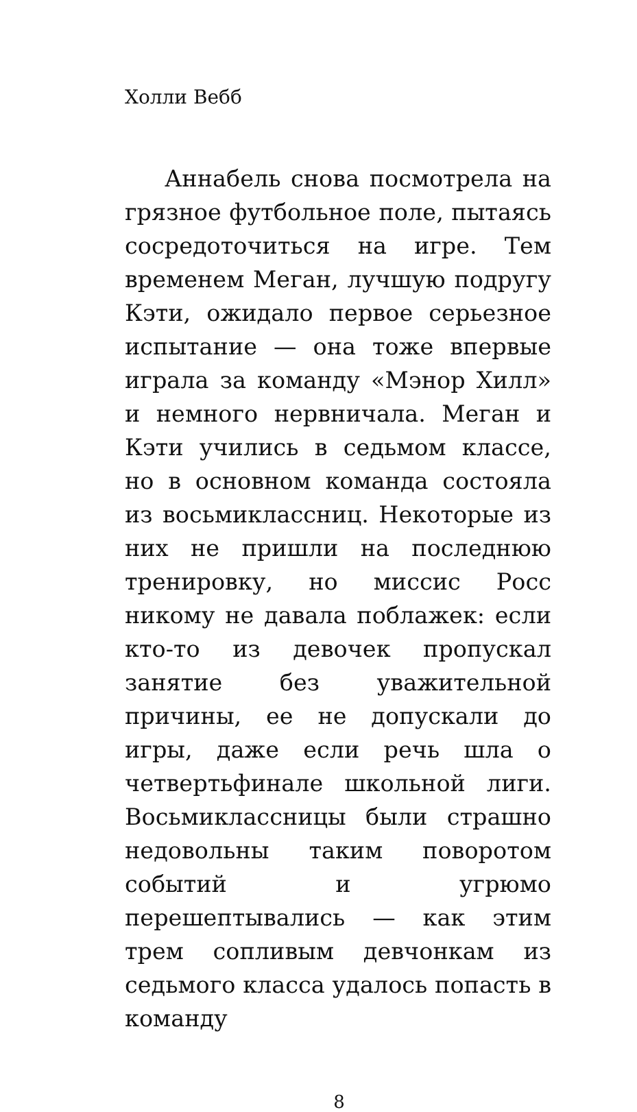Холли Вебб
Аннабель снова посмотрела на грязное футбольное поле, пытаясь сосредоточиться на игре. Тем временем Меган, лучшую подругу Кэти, ожидало первое серьезное испытание — она тоже впервые играла за команду «Мэнор Хилл» и немного нервничала. Меган и Кэти учились в седьмом классе, но в основном команда состояла из восьмиклассниц. Некоторые из них не пришли на последнюю тренировку, но миссис Росс никому не давала поблажек: если кто-то из девочек пропускал занятие без уважительной причины, ее не допускали до игры, даже если речь шла о четвертьфинале школьной лиги. Восьмиклассницы были страшно недовольны таким поворотом событий и угрюмо перешептывались — как этим трем сопливым девчонкам из седьмого класса удалось попасть в команду
8